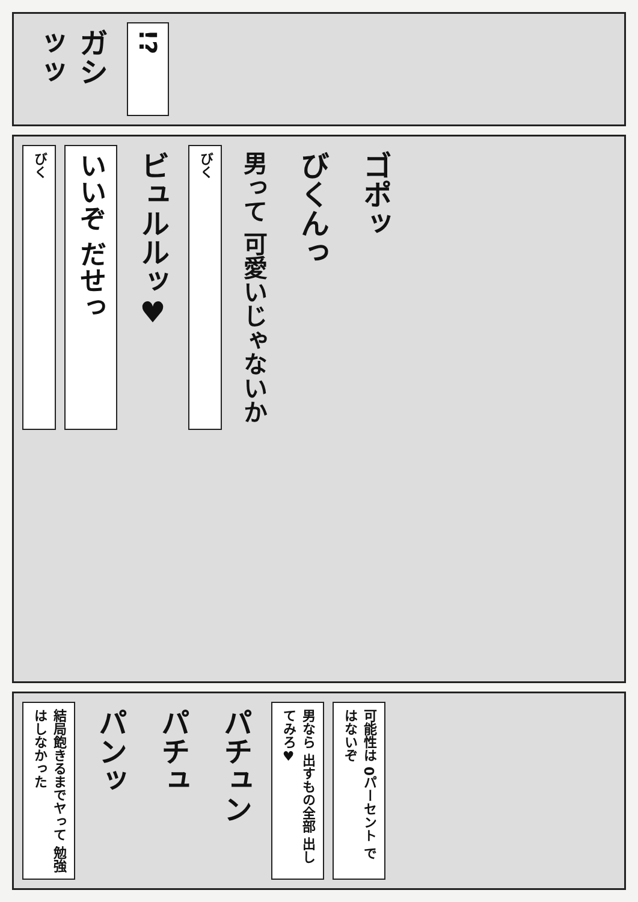ガシッッ
!?
びく
いいぞ だせっ
ビュルルッ♥
びく
男って 可愛いじゃないか
びくんっ
ゴポッ
結局飽きるまでヤって 勉強はしなかった
パンッ
パチュ
パチュン
男なら 出すもの全部 出してみろ♥
可能性は 0パーセント ではないぞ